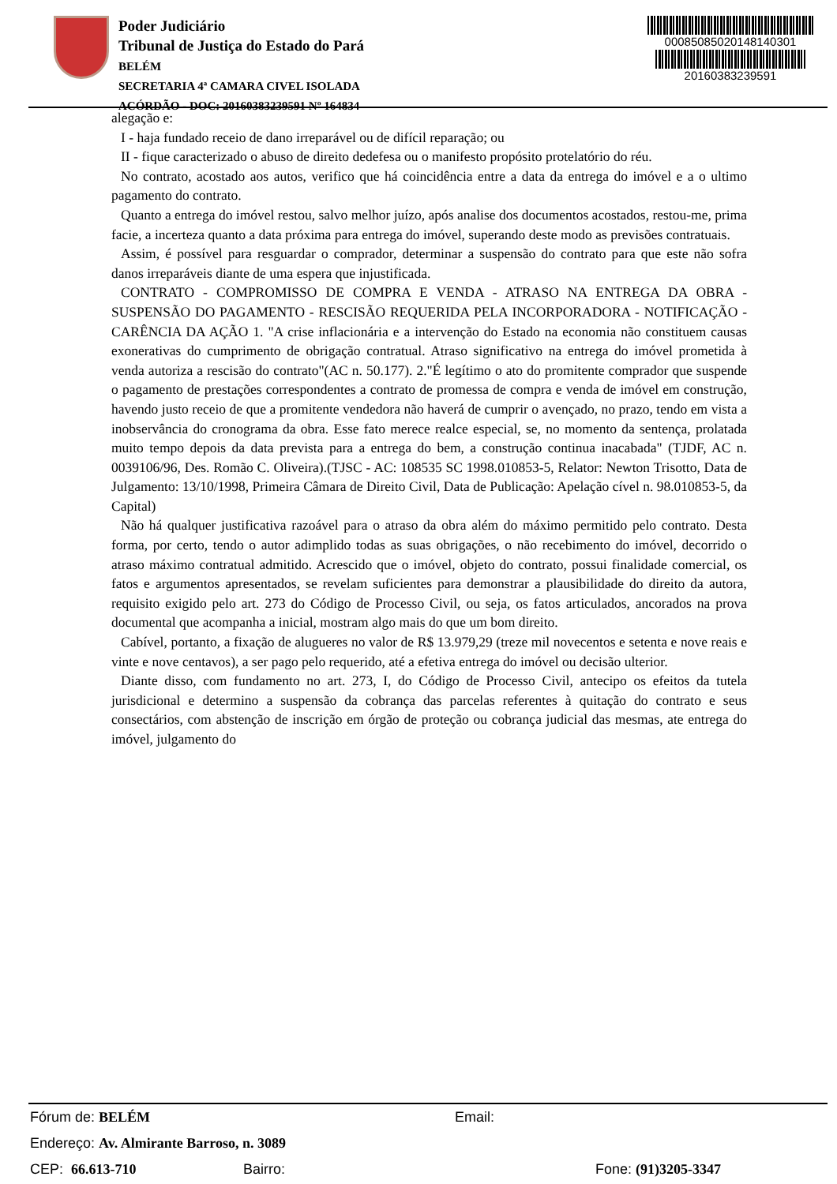Poder Judiciário
Tribunal de Justiça do Estado do Pará
BELÉM
SECRETARIA 4ª CAMARA CIVEL ISOLADA
ACÓRDÃO - DOC: 20160383239591 Nº 164834
00085085020148140301
20160383239591
alegação e:
I - haja fundado receio de dano irreparável ou de difícil reparação; ou
II - fique caracterizado o abuso de direito dedefesa ou o manifesto propósito protelatório do réu.
No contrato, acostado aos autos, verifico que há coincidência entre a data da entrega do imóvel e a o ultimo pagamento do contrato.
Quanto a entrega do imóvel restou, salvo melhor juízo, após analise dos documentos acostados, restou-me, prima facie, a incerteza quanto a data próxima para entrega do imóvel, superando deste modo as previsões contratuais.
Assim, é possível para resguardar o comprador, determinar a suspensão do contrato para que este não sofra danos irreparáveis diante de uma espera que injustificada.
CONTRATO - COMPROMISSO DE COMPRA E VENDA - ATRASO NA ENTREGA DA OBRA - SUSPENSÃO DO PAGAMENTO - RESCISÃO REQUERIDA PELA INCORPORADORA - NOTIFICAÇÃO - CARÊNCIA DA AÇÃO 1. "A crise inflacionária e a intervenção do Estado na economia não constituem causas exonerativas do cumprimento de obrigação contratual. Atraso significativo na entrega do imóvel prometida à venda autoriza a rescisão do contrato"(AC n. 50.177). 2."É legítimo o ato do promitente comprador que suspende o pagamento de prestações correspondentes a contrato de promessa de compra e venda de imóvel em construção, havendo justo receio de que a promitente vendedora não haverá de cumprir o avençado, no prazo, tendo em vista a inobservância do cronograma da obra. Esse fato merece realce especial, se, no momento da sentença, prolatada muito tempo depois da data prevista para a entrega do bem, a construção continua inacabada" (TJDF, AC n. 0039106/96, Des. Romão C. Oliveira).(TJSC - AC: 108535 SC 1998.010853-5, Relator: Newton Trisotto, Data de Julgamento: 13/10/1998, Primeira Câmara de Direito Civil, Data de Publicação: Apelação cível n. 98.010853-5, da Capital)
Não há qualquer justificativa razoável para o atraso da obra além do máximo permitido pelo contrato. Desta forma, por certo, tendo o autor adimplido todas as suas obrigações, o não recebimento do imóvel, decorrido o atraso máximo contratual admitido. Acrescido que o imóvel, objeto do contrato, possui finalidade comercial, os fatos e argumentos apresentados, se revelam suficientes para demonstrar a plausibilidade do direito da autora, requisito exigido pelo art. 273 do Código de Processo Civil, ou seja, os fatos articulados, ancorados na prova documental que acompanha a inicial, mostram algo mais do que um bom direito.
Cabível, portanto, a fixação de alugueres no valor de R$ 13.979,29 (treze mil novecentos e setenta e nove reais e vinte e nove centavos), a ser pago pelo requerido, até a efetiva entrega do imóvel ou decisão ulterior.
Diante disso, com fundamento no art. 273, I, do Código de Processo Civil, antecipo os efeitos da tutela jurisdicional e determino a suspensão da cobrança das parcelas referentes à quitação do contrato e seus consectários, com abstenção de inscrição em órgão de proteção ou cobrança judicial das mesmas, ate entrega do imóvel, julgamento do
Fórum de: BELÉM Email:
Endereço: Av. Almirante Barroso, n. 3089
CEP: 66.613-710 Bairro: Fone: (91)3205-3347